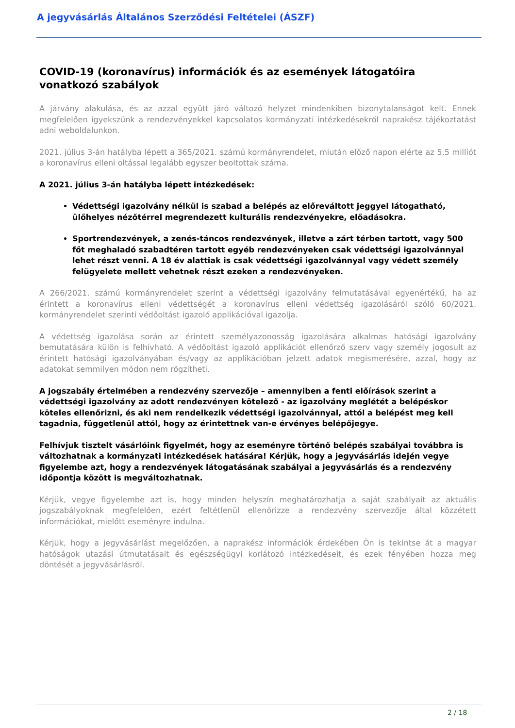A jegyvásárlás Általános Szerződési Feltételei (ÁSZF)
COVID-19 (koronavírus) információk és az események látogatóira vonatkozó szabályok
A járvány alakulása, és az azzal együtt járó változó helyzet mindenkiben bizonytalanságot kelt. Ennek megfelelően igyekszünk a rendezvényekkel kapcsolatos kormányzati intézkedésekről naprakész tájékoztatást adni weboldalunkon.
2021. július 3-án hatályba lépett a 365/2021. számú kormányrendelet, miután előző napon elérte az 5,5 milliót a koronavírus elleni oltással legalább egyszer beoltottak száma.
A 2021. július 3-án hatályba lépett intézkedések:
Védettségi igazolvány nélkül is szabad a belépés az előreváltott jeggyel látogatható, ülőhelyes nézőtérrel megrendezett kulturális rendezvényekre, előadásokra.
Sportrendezvények, a zenés-táncos rendezvények, illetve a zárt térben tartott, vagy 500 főt meghaladó szabadtéren tartott egyéb rendezvényeken csak védettségi igazolvánnyal lehet részt venni. A 18 év alattiak is csak védettségi igazolvánnyal vagy védett személy felügyelete mellett vehetnek részt ezeken a rendezvényeken.
A 266/2021. számú kormányrendelet szerint a védettségi igazolvány felmutatásával egyenértékű, ha az érintett a koronavírus elleni védettségét a koronavírus elleni védettség igazolásáról szóló 60/2021. kormányrendelet szerinti védőoltást igazoló applikációval igazolja.
A védettség igazolása során az érintett személyazonosság igazolására alkalmas hatósági igazolvány bemutatására külön is felhívható. A védőoltást igazoló applikációt ellenőrző szerv vagy személy jogosult az érintett hatósági igazolványában és/vagy az applikációban jelzett adatok megismerésére, azzal, hogy az adatokat semmilyen módon nem rögzítheti.
A jogszabály értelmében a rendezvény szervezője – amennyiben a fenti előírások szerint a védettségi igazolvány az adott rendezvényen kötelező - az igazolvány meglétét a belépéskor köteles ellenőrizni, és aki nem rendelkezik védettségi igazolvánnyal, attól a belépést meg kell tagadnia, függetlenül attól, hogy az érintettnek van-e érvényes belépőjegye.
Felhívjuk tisztelt vásárlóink figyelmét, hogy az eseményre történő belépés szabályai továbbra is változhatnak a kormányzati intézkedések hatására! Kérjük, hogy a jegyvásárlás idején vegye figyelembe azt, hogy a rendezvények látogatásának szabályai a jegyvásárlás és a rendezvény időpontja között is megváltozhatnak.
Kérjük, vegye figyelembe azt is, hogy minden helyszín meghatározhatja a saját szabályait az aktuális jogszabályoknak megfelelően, ezért feltétlenül ellenőrizze a rendezvény szervezője által közzétett információkat, mielőtt eseményre indulna.
Kérjük, hogy a jegyvásárlást megelőzően, a naprakész információk érdekében Ön is tekintse át a magyar hatóságok utazási útmutatásait és egészségügyi korlátozó intézkedéseit, és ezek fényében hozza meg döntését a jegyvásárlásról.
2 / 18